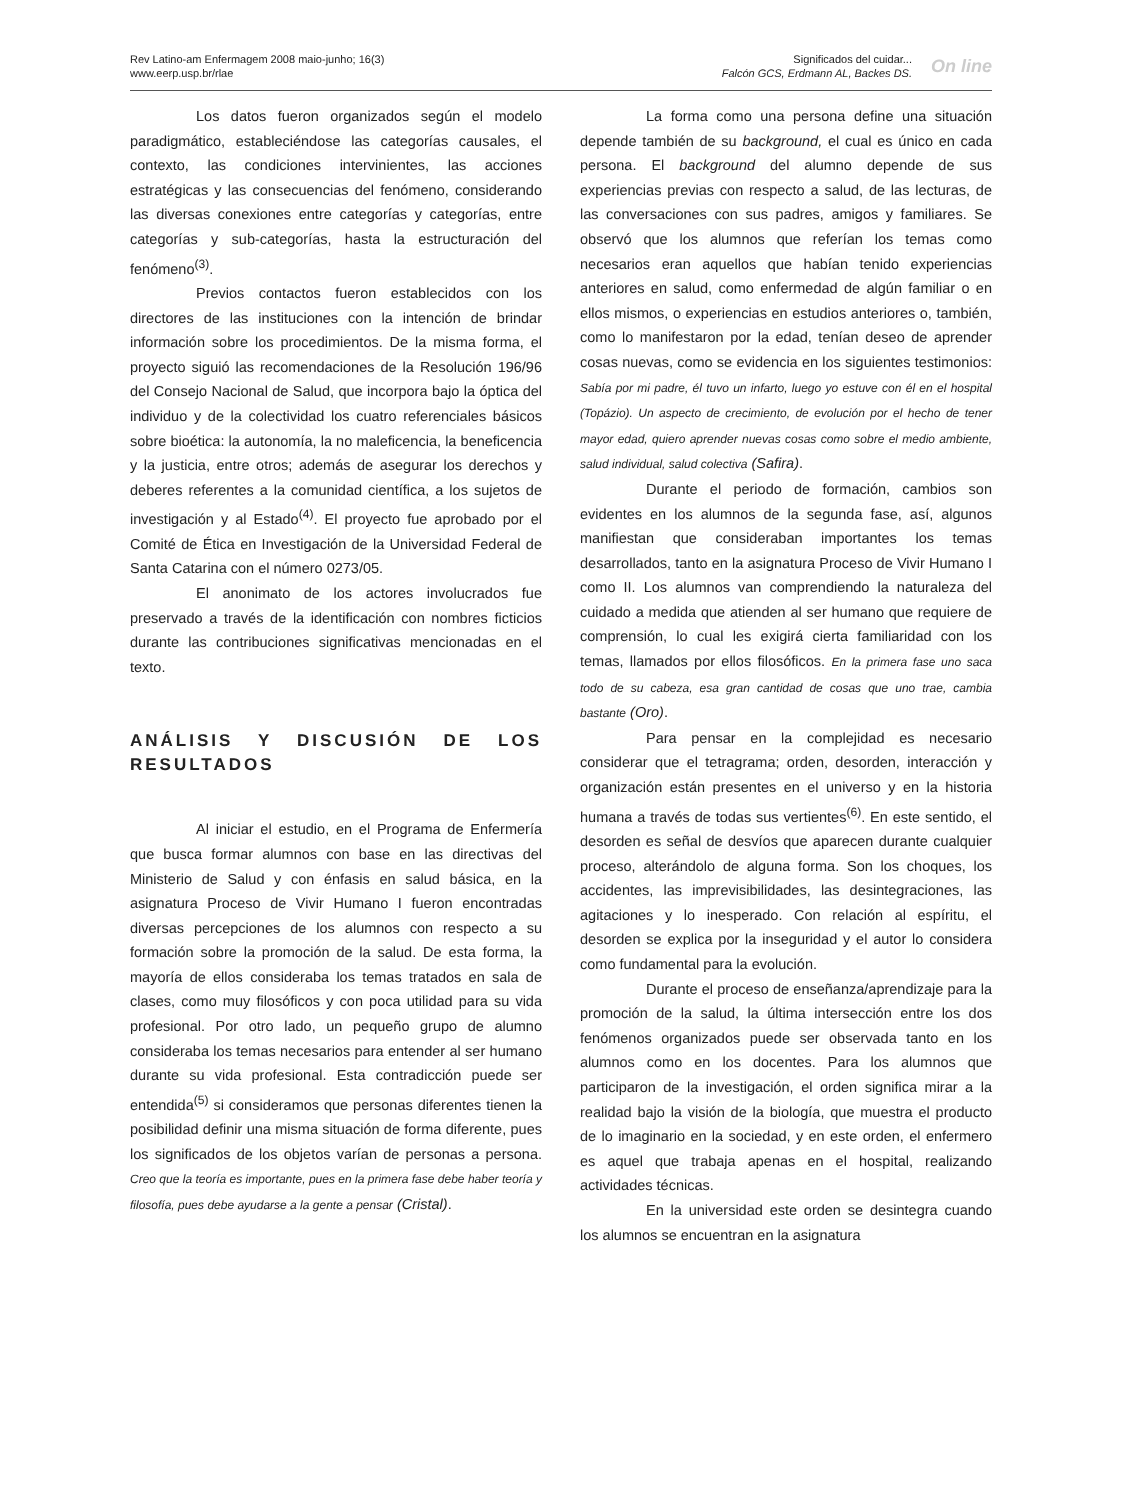Rev Latino-am Enfermagem 2008 maio-junho; 16(3)
www.eerp.usp.br/rlae
Significados del cuidar...
Falcón GCS, Erdmann AL, Backes DS.
On line
Los datos fueron organizados según el modelo paradigmático, estableciéndose las categorías causales, el contexto, las condiciones intervinientes, las acciones estratégicas y las consecuencias del fenómeno, considerando las diversas conexiones entre categorías y categorías, entre categorías y sub-categorías, hasta la estructuración del fenómeno<sup>(3)</sup>.
Previos contactos fueron establecidos con los directores de las instituciones con la intención de brindar información sobre los procedimientos. De la misma forma, el proyecto siguió las recomendaciones de la Resolución 196/96 del Consejo Nacional de Salud, que incorpora bajo la óptica del individuo y de la colectividad los cuatro referenciales básicos sobre bioética: la autonomía, la no maleficencia, la beneficencia y la justicia, entre otros; además de asegurar los derechos y deberes referentes a la comunidad científica, a los sujetos de investigación y al Estado<sup>(4)</sup>. El proyecto fue aprobado por el Comité de Ética en Investigación de la Universidad Federal de Santa Catarina con el número 0273/05.
El anonimato de los actores involucrados fue preservado a través de la identificación con nombres ficticios durante las contribuciones significativas mencionadas en el texto.
ANÁLISIS Y DISCUSIÓN DE LOS RESULTADOS
Al iniciar el estudio, en el Programa de Enfermería que busca formar alumnos con base en las directivas del Ministerio de Salud y con énfasis en salud básica, en la asignatura Proceso de Vivir Humano I fueron encontradas diversas percepciones de los alumnos con respecto a su formación sobre la promoción de la salud. De esta forma, la mayoría de ellos consideraba los temas tratados en sala de clases, como muy filosóficos y con poca utilidad para su vida profesional. Por otro lado, un pequeño grupo de alumno consideraba los temas necesarios para entender al ser humano durante su vida profesional. Esta contradicción puede ser entendida<sup>(5)</sup> si consideramos que personas diferentes tienen la posibilidad definir una misma situación de forma diferente, pues los significados de los objetos varían de personas a persona. Creo que la teoría es importante, pues en la primera fase debe haber teoría y filosofía, pues debe ayudarse a la gente a pensar (Cristal).
La forma como una persona define una situación depende también de su background, el cual es único en cada persona. El background del alumno depende de sus experiencias previas con respecto a salud, de las lecturas, de las conversaciones con sus padres, amigos y familiares. Se observó que los alumnos que referían los temas como necesarios eran aquellos que habían tenido experiencias anteriores en salud, como enfermedad de algún familiar o en ellos mismos, o experiencias en estudios anteriores o, también, como lo manifestaron por la edad, tenían deseo de aprender cosas nuevas, como se evidencia en los siguientes testimonios: Sabía por mi padre, él tuvo un infarto, luego yo estuve con él en el hospital (Topázio). Un aspecto de crecimiento, de evolución por el hecho de tener mayor edad, quiero aprender nuevas cosas como sobre el medio ambiente, salud individual, salud colectiva (Safira).
Durante el periodo de formación, cambios son evidentes en los alumnos de la segunda fase, así, algunos manifiestan que consideraban importantes los temas desarrollados, tanto en la asignatura Proceso de Vivir Humano I como II. Los alumnos van comprendiendo la naturaleza del cuidado a medida que atienden al ser humano que requiere de comprensión, lo cual les exigirá cierta familiaridad con los temas, llamados por ellos filosóficos. En la primera fase uno saca todo de su cabeza, esa gran cantidad de cosas que uno trae, cambia bastante (Oro).
Para pensar en la complejidad es necesario considerar que el tetragrama; orden, desorden, interacción y organización están presentes en el universo y en la historia humana a través de todas sus vertientes<sup>(6)</sup>. En este sentido, el desorden es señal de desvíos que aparecen durante cualquier proceso, alterándolo de alguna forma. Son los choques, los accidentes, las imprevisibilidades, las desintegraciones, las agitaciones y lo inesperado. Con relación al espíritu, el desorden se explica por la inseguridad y el autor lo considera como fundamental para la evolución.
Durante el proceso de enseñanza/aprendizaje para la promoción de la salud, la última intersección entre los dos fenómenos organizados puede ser observada tanto en los alumnos como en los docentes. Para los alumnos que participaron de la investigación, el orden significa mirar a la realidad bajo la visión de la biología, que muestra el producto de lo imaginario en la sociedad, y en este orden, el enfermero es aquel que trabaja apenas en el hospital, realizando actividades técnicas.
En la universidad este orden se desintegra cuando los alumnos se encuentran en la asignatura